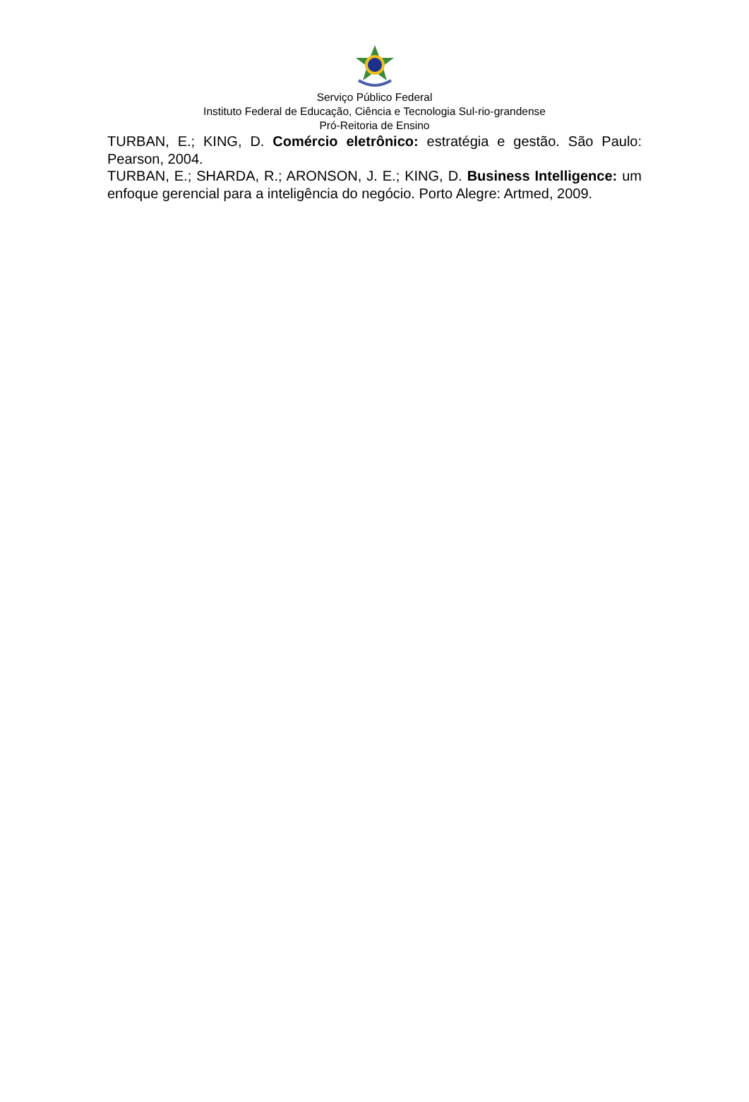Serviço Público Federal
Instituto Federal de Educação, Ciência e Tecnologia Sul-rio-grandense
Pró-Reitoria de Ensino
TURBAN, E.; KING, D. Comércio eletrônico: estratégia e gestão. São Paulo: Pearson, 2004.
TURBAN, E.; SHARDA, R.; ARONSON, J. E.; KING, D. Business Intelligence: um enfoque gerencial para a inteligência do negócio. Porto Alegre: Artmed, 2009.